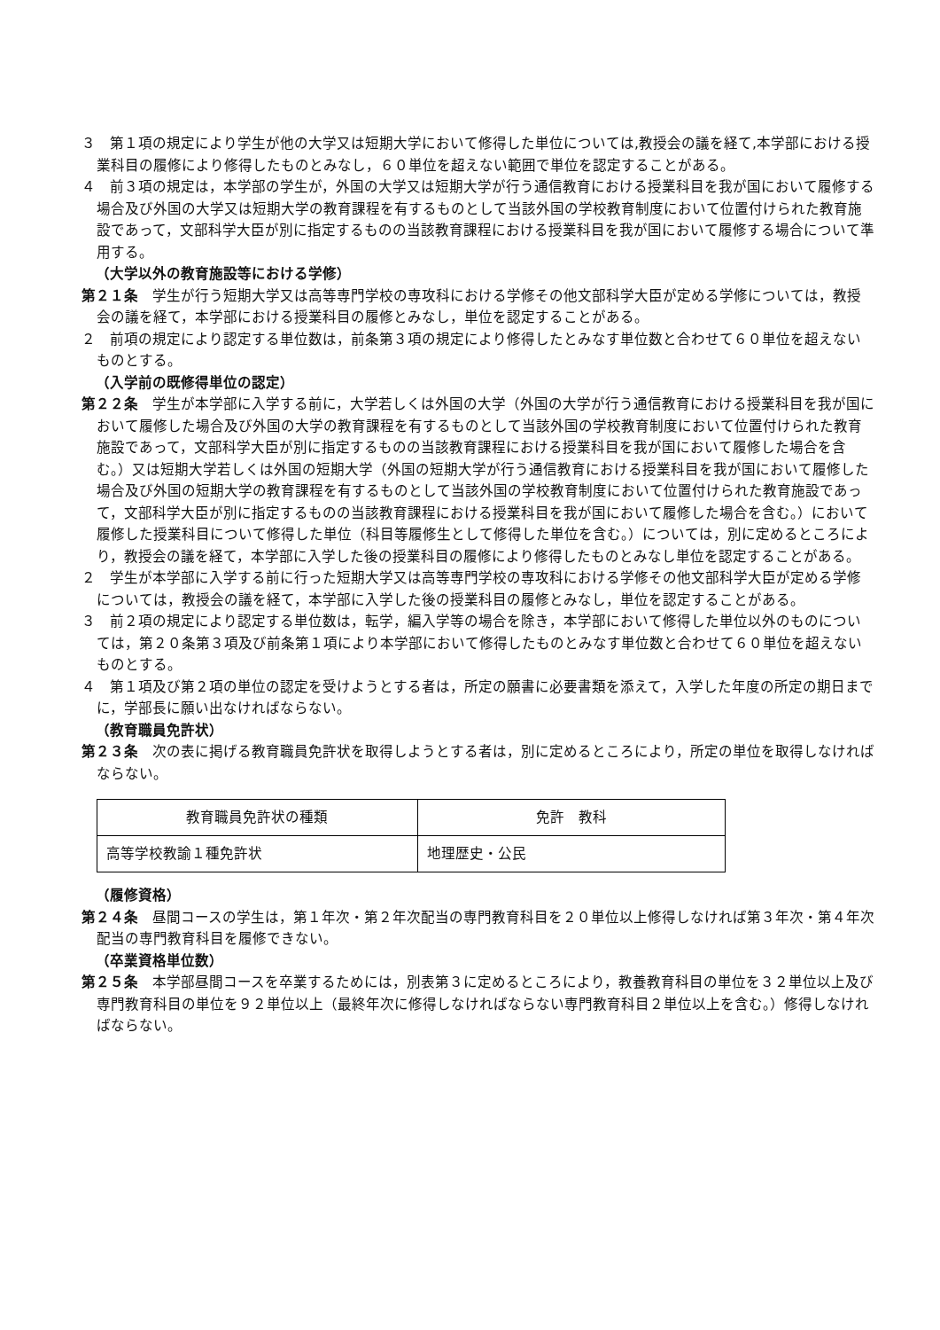３　第１項の規定により学生が他の大学又は短期大学において修得した単位については,教授会の議を経て,本学部における授業科目の履修により修得したものとみなし，６０単位を超えない範囲で単位を認定することがある。
４　前３項の規定は，本学部の学生が，外国の大学又は短期大学が行う通信教育における授業科目を我が国において履修する場合及び外国の大学又は短期大学の教育課程を有するものとして当該外国の学校教育制度において位置付けられた教育施設であって，文部科学大臣が別に指定するものの当該教育課程における授業科目を我が国において履修する場合について準用する。
（大学以外の教育施設等における学修）
第２１条　学生が行う短期大学又は高等専門学校の専攻科における学修その他文部科学大臣が定める学修については，教授会の議を経て，本学部における授業科目の履修とみなし，単位を認定することがある。
２　前項の規定により認定する単位数は，前条第３項の規定により修得したとみなす単位数と合わせて６０単位を超えないものとする。
（入学前の既修得単位の認定）
第２２条　学生が本学部に入学する前に，大学若しくは外国の大学（外国の大学が行う通信教育における授業科目を我が国において履修した場合及び外国の大学の教育課程を有するものとして当該外国の学校教育制度において位置付けられた教育施設であって，文部科学大臣が別に指定するものの当該教育課程における授業科目を我が国において履修した場合を含む。）又は短期大学若しくは外国の短期大学（外国の短期大学が行う通信教育における授業科目を我が国において履修した場合及び外国の短期大学の教育課程を有するものとして当該外国の学校教育制度において位置付けられた教育施設であって，文部科学大臣が別に指定するものの当該教育課程における授業科目を我が国において履修した場合を含む。）において履修した授業科目について修得した単位（科目等履修生として修得した単位を含む。）については，別に定めるところにより，教授会の議を経て，本学部に入学した後の授業科目の履修により修得したものとみなし単位を認定することがある。
２　学生が本学部に入学する前に行った短期大学又は高等専門学校の専攻科における学修その他文部科学大臣が定める学修については，教授会の議を経て，本学部に入学した後の授業科目の履修とみなし，単位を認定することがある。
３　前２項の規定により認定する単位数は，転学，編入学等の場合を除き，本学部において修得した単位以外のものについては，第２０条第３項及び前条第１項により本学部において修得したものとみなす単位数と合わせて６０単位を超えないものとする。
４　第１項及び第２項の単位の認定を受けようとする者は，所定の願書に必要書類を添えて，入学した年度の所定の期日までに，学部長に願い出なければならない。
（教育職員免許状）
第２３条　次の表に掲げる教育職員免許状を取得しようとする者は，別に定めるところにより，所定の単位を取得しなければならない。
| 教育職員免許状の種類 | 免許 教科 |
| 高等学校教諭１種免許状 | 地理歴史・公民 |
（履修資格）
第２４条　昼間コースの学生は，第１年次・第２年次配当の専門教育科目を２０単位以上修得しなければ第３年次・第４年次配当の専門教育科目を履修できない。
（卒業資格単位数）
第２５条　本学部昼間コースを卒業するためには，別表第３に定めるところにより，教養教育科目の単位を３２単位以上及び専門教育科目の単位を９２単位以上（最終年次に修得しなければならない専門教育科目２単位以上を含む。）修得しなければならない。